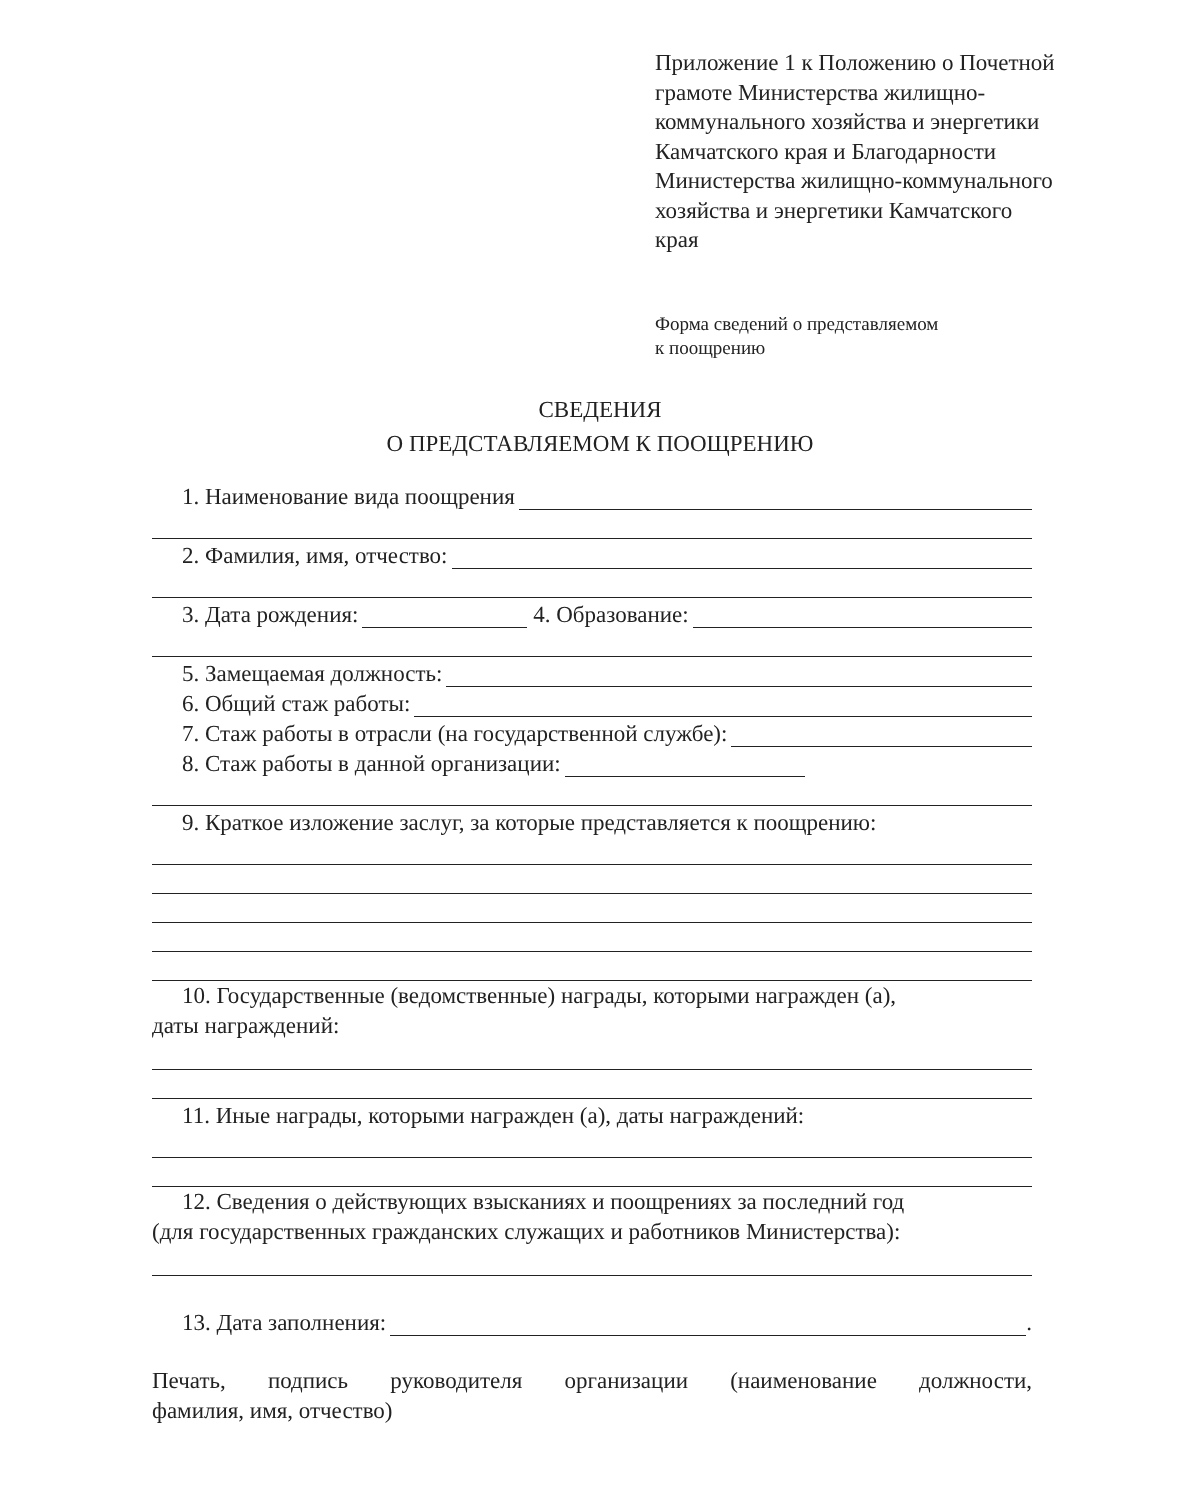Приложение 1 к Положению о Почетной грамоте Министерства жилищно-коммунального хозяйства и энергетики Камчатского края и Благодарности Министерства жилищно-коммунального хозяйства и энергетики Камчатского края
Форма сведений о представляемом
к поощрению
СВЕДЕНИЯ
О ПРЕДСТАВЛЯЕМОМ К ПООЩРЕНИЮ
1. Наименование вида поощрения
2. Фамилия, имя, отчество:
3. Дата рождения: 4. Образование:
5. Замещаемая должность:
6. Общий стаж работы:
7. Стаж работы в отрасли (на государственной службе):
8. Стаж работы в данной организации:
9. Краткое изложение заслуг, за которые представляется к поощрению:
10. Государственные (ведомственные) награды, которыми награжден (а),
даты награждений:
11. Иные награды, которыми награжден (а), даты награждений:
12. Сведения о действующих взысканиях и поощрениях за последний год
(для государственных гражданских служащих и работников Министерства):
13. Дата заполнения: .
Печать, подпись руководителя организации (наименование должности,
фамилия, имя, отчество)